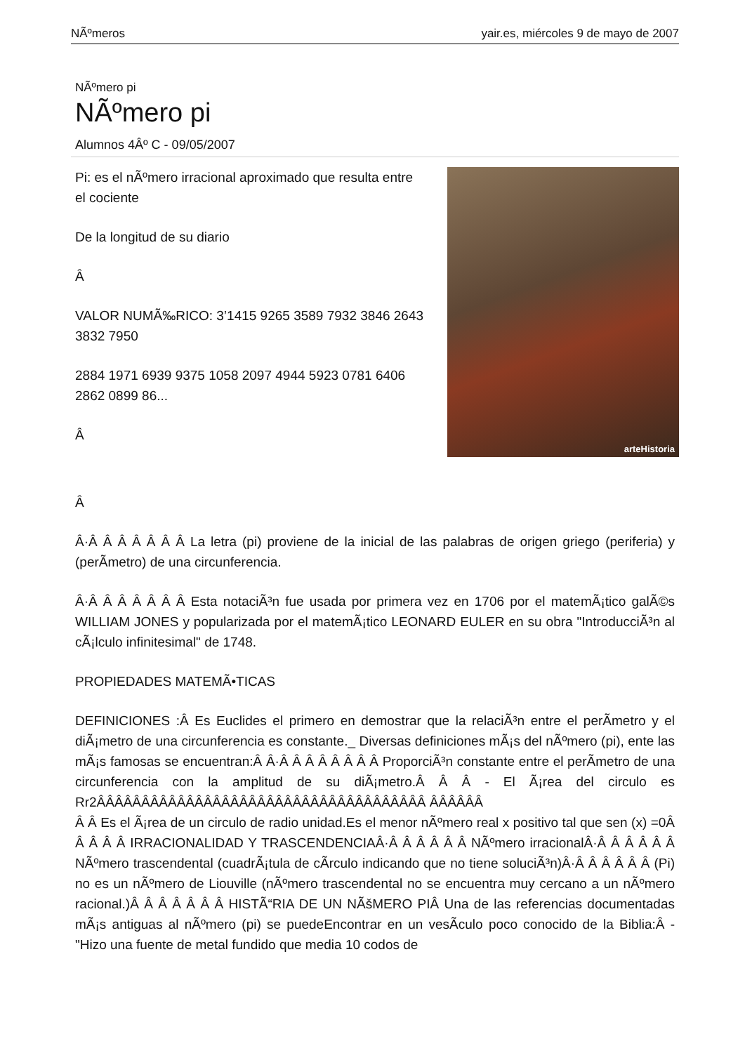NÃºmeros yair.es, miércoles 9 de mayo de 2007
NÃºmero pi
NÃºmero pi
Alumnos 4Âº C - 09/05/2007
Pi: es el nÃºmero irracional aproximado que resulta entre el cociente
De la longitud de su diario
Â
VALOR NUMÃ‰RICO: 3’1415 9265 3589 7932 3846 2643 3832 7950
2884 1971 6939 9375 1058 2097 4944 5923 0781 6406 2862 0899 86...
Â
arteHistoria
Â
Â·Â Â Â Â Â Â Â La letra (pi) proviene de la inicial de las palabras de origen griego (periferia) y (perÃ­metro) de una circunferencia.
Â·Â Â Â Â Â Â Â Esta notaciÃ³n fue usada por primera vez en 1706 por el matemÃ¡tico galÃ©s WILLIAM JONES y popularizada por el matemÃ¡tico LEONARD EULER en su obra "IntroducciÃ³n al cÃ¡lculo infinitesimal" de 1748.
PROPIEDADES MATEMÃ•TICAS
DEFINICIONES :Â Es Euclides el primero en demostrar que la relaciÃ³n entre el perÃ­metro y el diÃ¡metro de una circunferencia es constante._ Diversas definiciones mÃ¡s del nÃºmero (pi), ente las mÃ¡s famosas se encuentran:Â Â·Â Â Â Â Â Â Â Â ProporciÃ³n constante entre el perÃ­metro de una circunferencia con la amplitud de su diÃ¡metro.Â Â Â - El Ã¡rea del circulo es Rr2ÂÂÂÂÂÂÂÂÂÂÂÂÂÂÂÂÂÂÂÂÂÂÂÂÂÂÂÂÂÂÂÂÂÂÂÂÂ ÂÂÂÂÂÂ
Â Â Es el Ã¡rea de un circulo de radio unidad.Es el menor nÃºmero real x positivo tal que sen (x) =0Â Â Â Â Â IRRACIONALIDAD Y TRASCENDENCIAÂ·Â Â Â Â Â Â NÃºmero irracionalÂ·Â Â Â Â Â Â NÃºmero trascendental (cuadrÃ¡tula de cÃ­rculo indicando que no tiene soluciÃ³n)Â·Â Â Â Â Â Â (Pi) no es un nÃºmero de Liouville (nÃºmero trascendental no se encuentra muy cercano a un nÃºmero racional.)Â Â Â Â Â Â Â HISTÃ“RIA DE UN NÃšMERO PIÂ Una de las referencias documentadas mÃ¡s antiguas al nÃºmero (pi) se puedeEncontrar en un vesÃ­culo poco conocido de la Biblia:Â - "Hizo una fuente de metal fundido que media 10 codos de